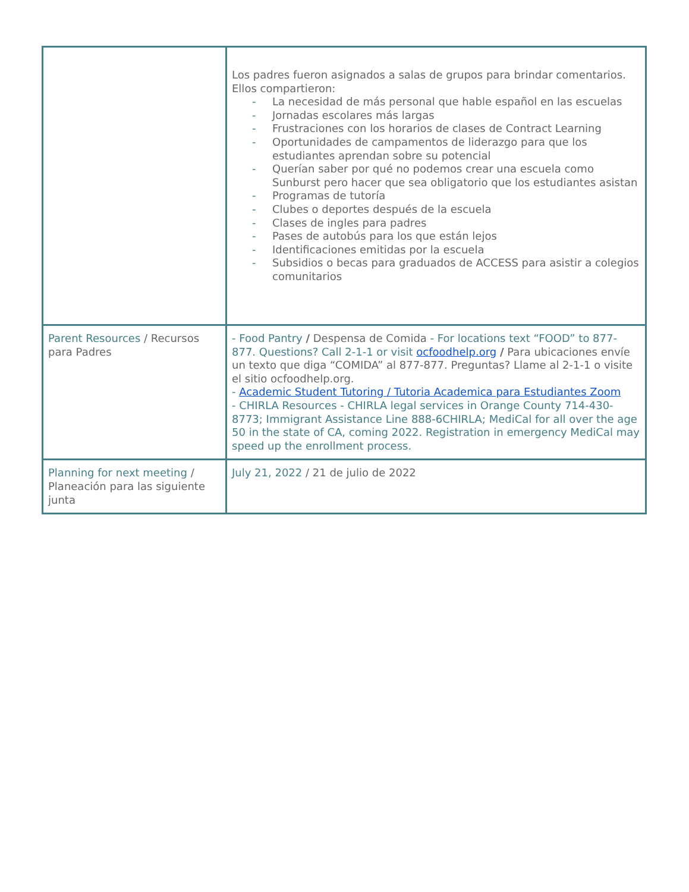| | Los padres fueron asignados a salas de grupos para brindar comentarios. Ellos compartieron: - La necesidad de más personal que hable español en las escuelas - Jornadas escolares más largas - Frustraciones con los horarios de clases de Contract Learning - Oportunidades de campamentos de liderazgo para que los estudiantes aprendan sobre su potencial - Querían saber por qué no podemos crear una escuela como Sunburst pero hacer que sea obligatorio que los estudiantes asistan - Programas de tutoría - Clubes o deportes después de la escuela - Clases de ingles para padres - Pases de autobús para los que están lejos - Identificaciones emitidas por la escuela - Subsidios o becas para graduados de ACCESS para asistir a colegios comunitarios |
| Parent Resources / Recursos para Padres | - Food Pantry / Despensa de Comida - For locations text “FOOD” to 877-877. Questions? Call 2-1-1 or visit ocfoodhelp.org / Para ubicaciones envíe un texto que diga “COMIDA” al 877-877. Preguntas? Llame al 2-1-1 o visite el sitio ocfoodhelp.org. - Academic Student Tutoring / Tutoria Academica para Estudiantes Zoom - CHIRLA Resources - CHIRLA legal services in Orange County 714-430-8773; Immigrant Assistance Line 888-6CHIRLA; MediCal for all over the age 50 in the state of CA, coming 2022. Registration in emergency MediCal may speed up the enrollment process. |
| Planning for next meeting / Planeación para las siguiente junta | July 21, 2022 / 21 de julio de 2022 |